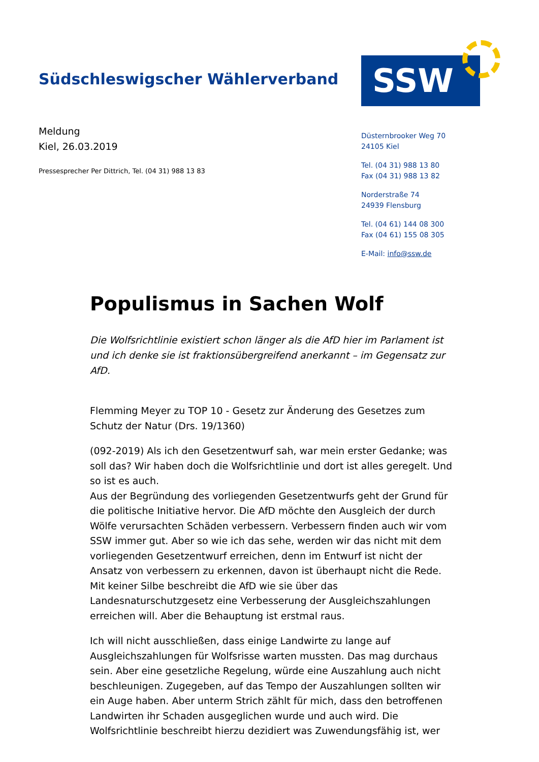Südschleswigscher Wählerverband
SSW
Meldung
Kiel, 26.03.2019
Pressesprecher Per Dittrich, Tel. (04 31) 988 13 83
Düsternbrooker Weg 70
24105 Kiel
Tel. (04 31) 988 13 80
Fax (04 31) 988 13 82
Norderstraße 74
24939 Flensburg
Tel. (04 61) 144 08 300
Fax (04 61) 155 08 305
E-Mail: info@ssw.de
Populismus in Sachen Wolf
Die Wolfsrichtlinie existiert schon länger als die AfD hier im Parlament ist und ich denke sie ist fraktionsübergreifend anerkannt – im Gegensatz zur AfD.
Flemming Meyer zu TOP 10 - Gesetz zur Änderung des Gesetzes zum Schutz der Natur (Drs. 19/1360)
(092-2019) Als ich den Gesetzentwurf sah, war mein erster Gedanke; was soll das? Wir haben doch die Wolfsrichtlinie und dort ist alles geregelt. Und so ist es auch.
Aus der Begründung des vorliegenden Gesetzentwurfs geht der Grund für die politische Initiative hervor. Die AfD möchte den Ausgleich der durch Wölfe verursachten Schäden verbessern. Verbessern finden auch wir vom SSW immer gut. Aber so wie ich das sehe, werden wir das nicht mit dem vorliegenden Gesetzentwurf erreichen, denn im Entwurf ist nicht der Ansatz von verbessern zu erkennen, davon ist überhaupt nicht die Rede. Mit keiner Silbe beschreibt die AfD wie sie über das Landesnaturschutzgesetz eine Verbesserung der Ausgleichszahlungen erreichen will. Aber die Behauptung ist erstmal raus.
Ich will nicht ausschließen, dass einige Landwirte zu lange auf Ausgleichszahlungen für Wolfsrisse warten mussten. Das mag durchaus sein. Aber eine gesetzliche Regelung, würde eine Auszahlung auch nicht beschleunigen. Zugegeben, auf das Tempo der Auszahlungen sollten wir ein Auge haben. Aber unterm Strich zählt für mich, dass den betroffenen Landwirten ihr Schaden ausgeglichen wurde und auch wird. Die Wolfsrichtlinie beschreibt hierzu dezidiert was Zuwendungsfähig ist, wer